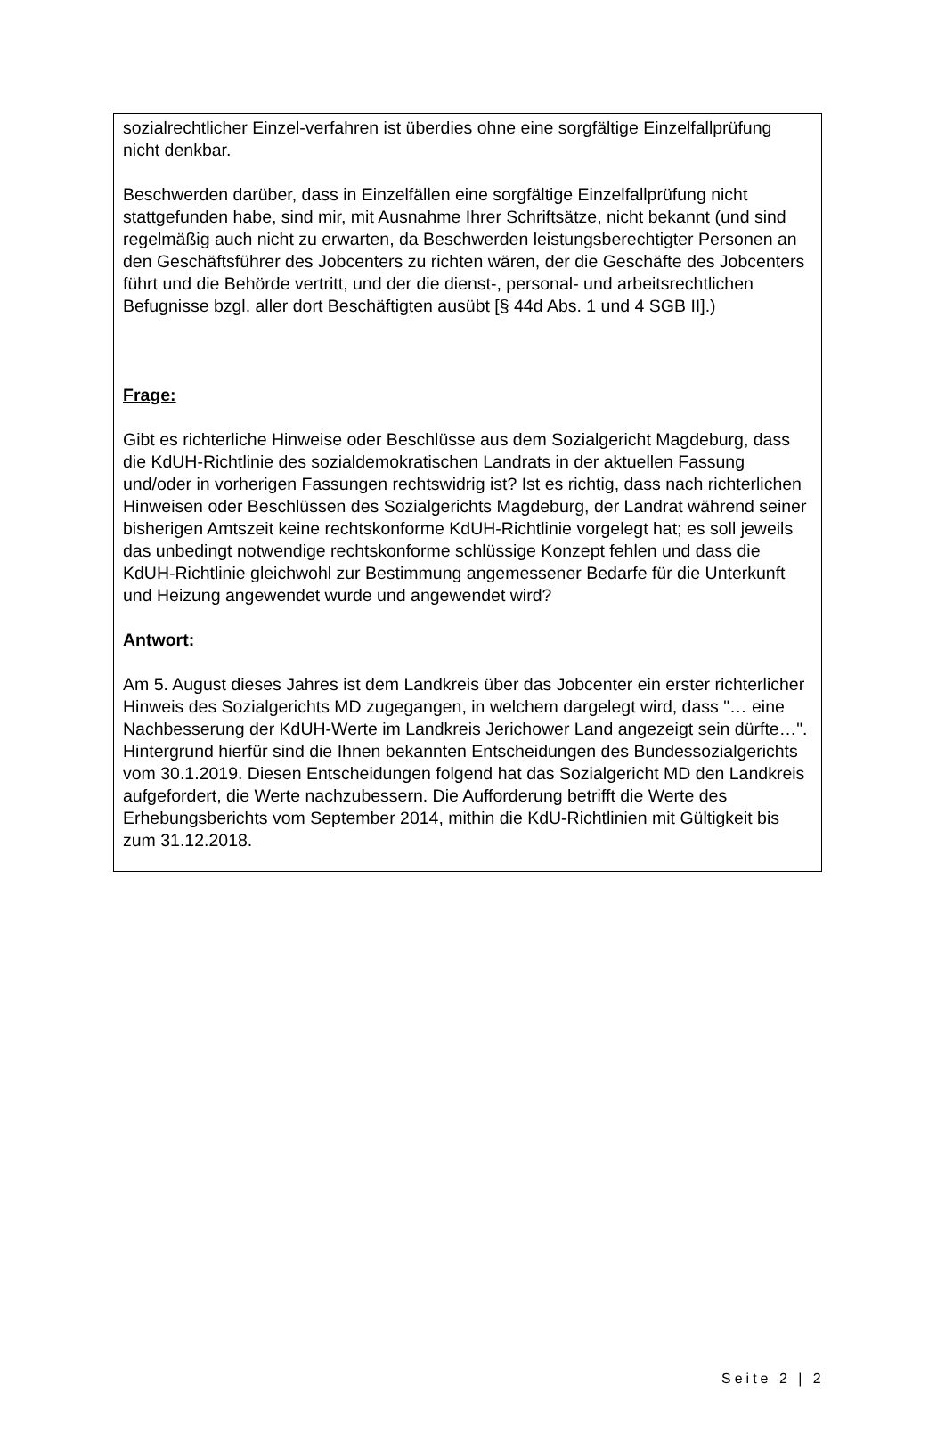sozialrechtlicher Einzel-verfahren ist überdies ohne eine sorgfältige Einzelfallprüfung nicht denkbar.
Beschwerden darüber, dass in Einzelfällen eine sorgfältige Einzelfallprüfung nicht stattgefunden habe, sind mir, mit Ausnahme Ihrer Schriftsätze, nicht bekannt (und sind regelmäßig auch nicht zu erwarten, da Beschwerden leistungsberechtigter Personen an den Geschäftsführer des Jobcenters zu richten wären, der die Geschäfte des Jobcenters führt und die Behörde vertritt, und der die dienst-, personal- und arbeitsrechtlichen Befugnisse bzgl. aller dort Beschäftigten ausübt [§ 44d Abs. 1 und 4 SGB II].)
Frage:
Gibt es richterliche Hinweise oder Beschlüsse aus dem Sozialgericht Magdeburg, dass die KdUH-Richtlinie des sozialdemokratischen Landrats in der aktuellen Fassung und/oder in vorherigen Fassungen rechtswidrig ist? Ist es richtig, dass nach richterlichen Hinweisen oder Beschlüssen des Sozialgerichts Magdeburg, der Landrat während seiner bisherigen Amtszeit keine rechtskonforme KdUH-Richtlinie vorgelegt hat; es soll jeweils das unbedingt notwendige rechtskonforme schlüssige Konzept fehlen und dass die KdUH-Richtlinie gleichwohl zur Bestimmung angemessener Bedarfe für die Unterkunft und Heizung angewendet wurde und angewendet wird?
Antwort:
Am 5. August dieses Jahres ist dem Landkreis über das Jobcenter ein erster richterlicher Hinweis des Sozialgerichts MD zugegangen, in welchem dargelegt wird, dass "… eine Nachbesserung der KdUH-Werte im Landkreis Jerichower Land angezeigt sein dürfte…". Hintergrund hierfür sind die Ihnen bekannten Entscheidungen des Bundessozialgerichts vom 30.1.2019. Diesen Entscheidungen folgend hat das Sozialgericht MD den Landkreis aufgefordert, die Werte nachzubessern. Die Aufforderung betrifft die Werte des Erhebungsberichts vom September 2014, mithin die KdU-Richtlinien mit Gültigkeit bis zum 31.12.2018.
Seite 2 | 2